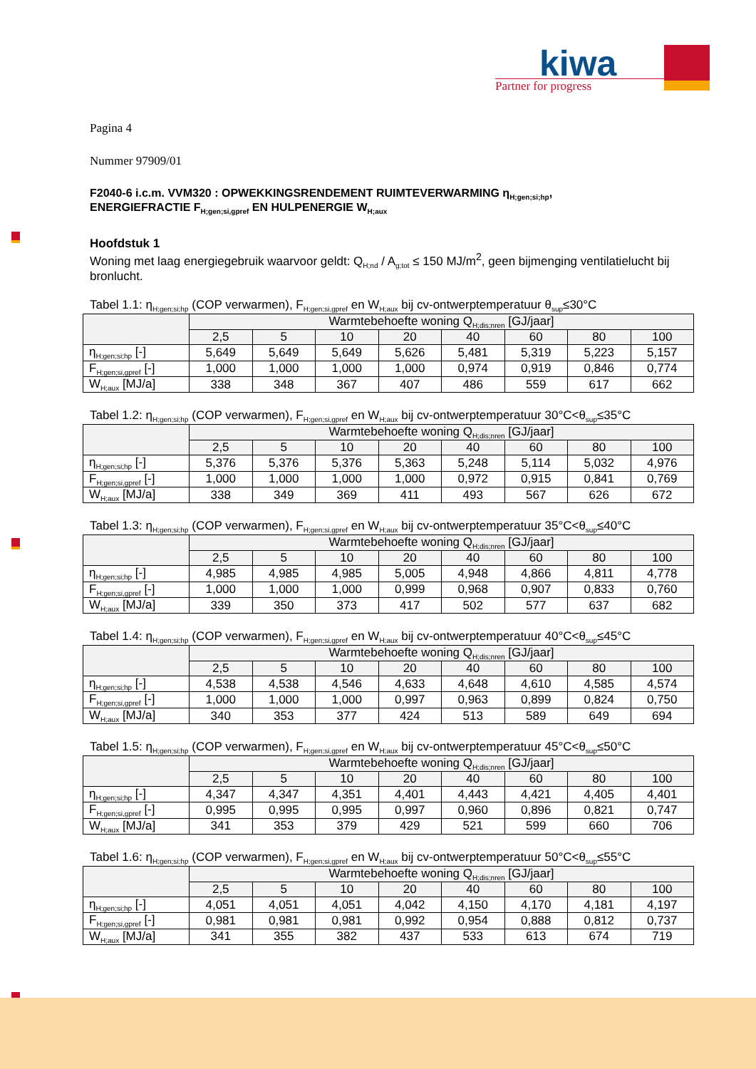kiwa
Partner for progress
Pagina 4
Nummer 97909/01
F2040-6 i.c.m. VVM320 : OPWEKKINGSRENDEMENT RUIMTEVERWARMING η<sub>H;gen;si;hp</sub>,
ENERGIEFRACTIE F<sub>H;gen;si,gpref</sub> EN HULPENERGIE W<sub>H;aux</sub>
Hoofdstuk 1
Woning met laag energiegebruik waarvoor geldt: Q<sub>H;nd</sub> / A<sub>g;tot</sub> ≤ 150 MJ/m<sup>2</sup>, geen bijmenging ventilatielucht bij bronlucht.
Tabel 1.1: η<sub>H;gen;si;hp</sub> (COP verwarmen), F<sub>H;gen;si,gpref</sub> en W<sub>H;aux</sub> bij cv-ontwerptemperatuur θ<sub>sup</sub>≤30°C
| | Warmtebehoefte woning Q<sub>H;dis;nren</sub> [GJ/jaar] | | | | | | | |
| --- | --- | --- | --- | --- | --- | --- | --- | --- |
| | 2,5 | 5 | 10 | 20 | 40 | 60 | 80 | 100 |
| η<sub>H;gen;si;hp</sub> [-] | 5,649 | 5,649 | 5,649 | 5,626 | 5,481 | 5,319 | 5,223 | 5,157 |
| F<sub>H;gen;si,gpref</sub> [-] | 1,000 | 1,000 | 1,000 | 1,000 | 0,974 | 0,919 | 0,846 | 0,774 |
| W<sub>H;aux</sub> [MJ/a] | 338 | 348 | 367 | 407 | 486 | 559 | 617 | 662 |
Tabel 1.2: η<sub>H;gen;si;hp</sub> (COP verwarmen), F<sub>H;gen;si,gpref</sub> en W<sub>H;aux</sub> bij cv-ontwerptemperatuur 30°C<θ<sub>sup</sub>≤35°C
| | Warmtebehoefte woning Q<sub>H;dis;nren</sub> [GJ/jaar] | | | | | | | |
| --- | --- | --- | --- | --- | --- | --- | --- | --- |
| | 2,5 | 5 | 10 | 20 | 40 | 60 | 80 | 100 |
| η<sub>H;gen;si;hp</sub> [-] | 5,376 | 5,376 | 5,376 | 5,363 | 5,248 | 5,114 | 5,032 | 4,976 |
| F<sub>H;gen;si,gpref</sub> [-] | 1,000 | 1,000 | 1,000 | 1,000 | 0,972 | 0,915 | 0,841 | 0,769 |
| W<sub>H;aux</sub> [MJ/a] | 338 | 349 | 369 | 411 | 493 | 567 | 626 | 672 |
Tabel 1.3: η<sub>H;gen;si;hp</sub> (COP verwarmen), F<sub>H;gen;si,gpref</sub> en W<sub>H;aux</sub> bij cv-ontwerptemperatuur 35°C<θ<sub>sup</sub>≤40°C
| | Warmtebehoefte woning Q<sub>H;dis;nren</sub> [GJ/jaar] | | | | | | | |
| --- | --- | --- | --- | --- | --- | --- | --- | --- |
| | 2,5 | 5 | 10 | 20 | 40 | 60 | 80 | 100 |
| η<sub>H;gen;si;hp</sub> [-] | 4,985 | 4,985 | 4,985 | 5,005 | 4,948 | 4,866 | 4,811 | 4,778 |
| F<sub>H;gen;si,gpref</sub> [-] | 1,000 | 1,000 | 1,000 | 0,999 | 0,968 | 0,907 | 0,833 | 0,760 |
| W<sub>H;aux</sub> [MJ/a] | 339 | 350 | 373 | 417 | 502 | 577 | 637 | 682 |
Tabel 1.4: η<sub>H;gen;si;hp</sub> (COP verwarmen), F<sub>H;gen;si,gpref</sub> en W<sub>H;aux</sub> bij cv-ontwerptemperatuur 40°C<θ<sub>sup</sub>≤45°C
| | Warmtebehoefte woning Q<sub>H;dis;nren</sub> [GJ/jaar] | | | | | | | |
| --- | --- | --- | --- | --- | --- | --- | --- | --- |
| | 2,5 | 5 | 10 | 20 | 40 | 60 | 80 | 100 |
| η<sub>H;gen;si;hp</sub> [-] | 4,538 | 4,538 | 4,546 | 4,633 | 4,648 | 4,610 | 4,585 | 4,574 |
| F<sub>H;gen;si,gpref</sub> [-] | 1,000 | 1,000 | 1,000 | 0,997 | 0,963 | 0,899 | 0,824 | 0,750 |
| W<sub>H;aux</sub> [MJ/a] | 340 | 353 | 377 | 424 | 513 | 589 | 649 | 694 |
Tabel 1.5: η<sub>H;gen;si;hp</sub> (COP verwarmen), F<sub>H;gen;si,gpref</sub> en W<sub>H;aux</sub> bij cv-ontwerptemperatuur 45°C<θ<sub>sup</sub>≤50°C
| | Warmtebehoefte woning Q<sub>H;dis;nren</sub> [GJ/jaar] | | | | | | | |
| --- | --- | --- | --- | --- | --- | --- | --- | --- |
| | 2,5 | 5 | 10 | 20 | 40 | 60 | 80 | 100 |
| η<sub>H;gen;si;hp</sub> [-] | 4,347 | 4,347 | 4,351 | 4,401 | 4,443 | 4,421 | 4,405 | 4,401 |
| F<sub>H;gen;si,gpref</sub> [-] | 0,995 | 0,995 | 0,995 | 0,997 | 0,960 | 0,896 | 0,821 | 0,747 |
| W<sub>H;aux</sub> [MJ/a] | 341 | 353 | 379 | 429 | 521 | 599 | 660 | 706 |
Tabel 1.6: η<sub>H;gen;si;hp</sub> (COP verwarmen), F<sub>H;gen;si,gpref</sub> en W<sub>H;aux</sub> bij cv-ontwerptemperatuur 50°C<θ<sub>sup</sub>≤55°C
| | Warmtebehoefte woning Q<sub>H;dis;nren</sub> [GJ/jaar] | | | | | | | |
| --- | --- | --- | --- | --- | --- | --- | --- | --- |
| | 2,5 | 5 | 10 | 20 | 40 | 60 | 80 | 100 |
| η<sub>H;gen;si;hp</sub> [-] | 4,051 | 4,051 | 4,051 | 4,042 | 4,150 | 4,170 | 4,181 | 4,197 |
| F<sub>H;gen;si,gpref</sub> [-] | 0,981 | 0,981 | 0,981 | 0,992 | 0,954 | 0,888 | 0,812 | 0,737 |
| W<sub>H;aux</sub> [MJ/a] | 341 | 355 | 382 | 437 | 533 | 613 | 674 | 719 |